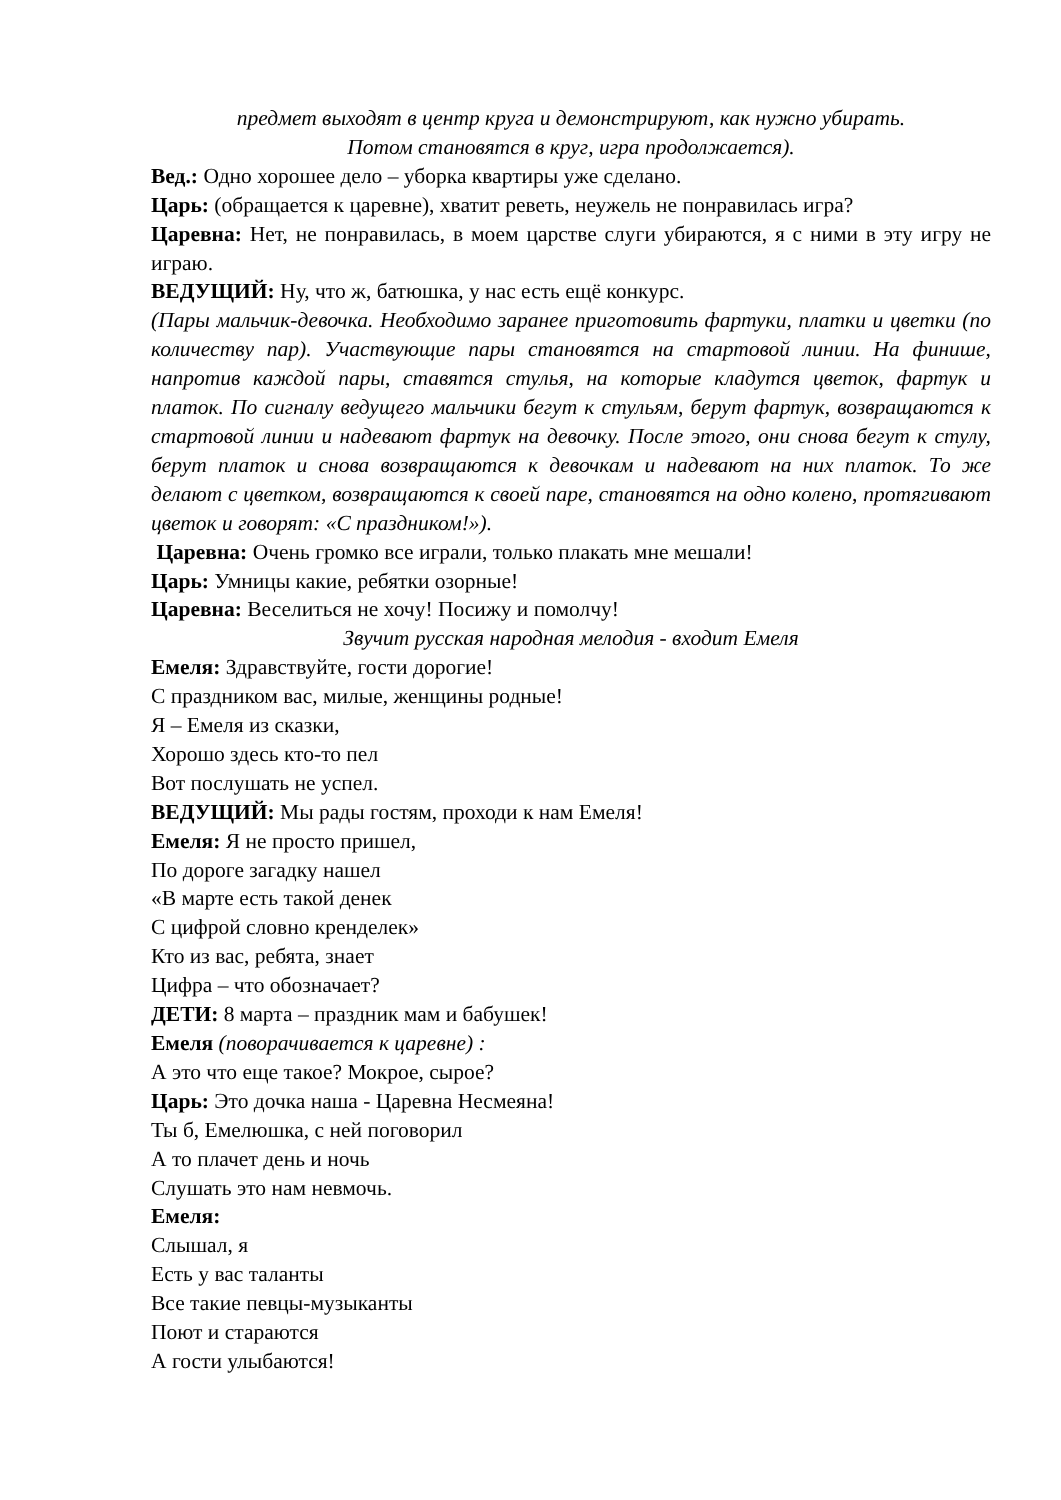предмет выходят в центр круга и демонстрируют, как нужно убирать.
Потом становятся в круг, игра продолжается).
Вед.: Одно хорошее дело – уборка квартиры уже сделано.
Царь: (обращается к царевне), хватит реветь, неужель не понравилась игра?
Царевна: Нет, не понравилась, в моем царстве слуги убираются, я с ними в эту игру не играю.
ВЕДУЩИЙ: Ну, что ж, батюшка, у нас есть ещё конкурс.
(Пары мальчик-девочка. Необходимо заранее приготовить фартуки, платки и цветки (по количеству пар). Участвующие пары становятся на стартовой линии. На финише, напротив каждой пары, ставятся стулья, на которые кладутся цветок, фартук и платок. По сигналу ведущего мальчики бегут к стульям, берут фартук, возвращаются к стартовой линии и надевают фартук на девочку. После этого, они снова бегут к стулу, берут платок и снова возвращаются к девочкам и надевают на них платок. То же делают с цветком, возвращаются к своей паре, становятся на одно колено, протягивают цветок и говорят: «С праздником!»).
Царевна: Очень громко все играли, только плакать мне мешали!
Царь: Умницы какие, ребятки озорные!
Царевна: Веселиться не хочу! Посижу и помолчу!
Звучит русская народная мелодия - входит Емеля
Емеля: Здравствуйте, гости дорогие!
С праздником вас, милые, женщины родные!
Я – Емеля из сказки,
Хорошо здесь кто-то пел
Вот послушать не успел.
ВЕДУЩИЙ: Мы рады гостям, проходи к нам Емеля!
Емеля: Я не просто пришел,
По дороге загадку нашел
«В марте есть такой денек
С цифрой словно кренделек»
Кто из вас, ребята, знает
Цифра – что обозначает?
ДЕТИ: 8 марта – праздник мам и бабушек!
Емеля (поворачивается к царевне) :
А это что еще такое? Мокрое, сырое?
Царь: Это дочка наша - Царевна Несмеяна!
Ты б, Емелюшка, с ней поговорил
А то плачет день и ночь
Слушать это нам невмочь.
Емеля:
Слышал, я
Есть у вас таланты
Все такие певцы-музыканты
Поют и стараются
А гости улыбаются!